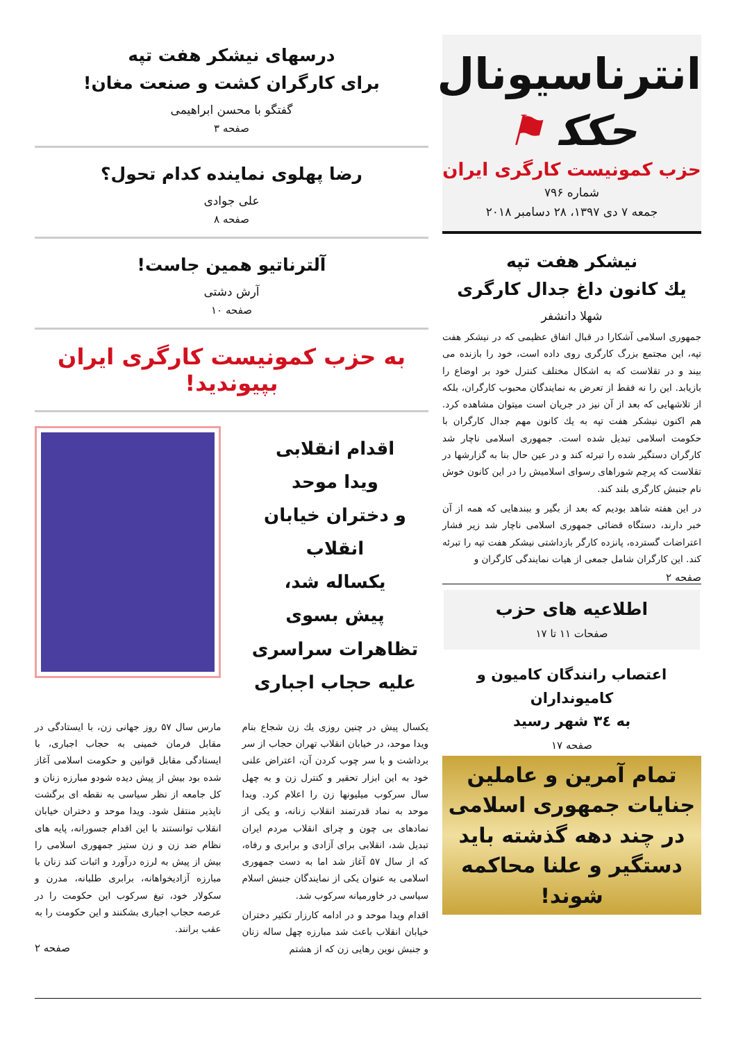انترناسیونال
ﺣﻜﻜ ⚑
حزب کمونیست کارگری ایران
شماره ۷۹۶
جمعه ۷ دی ۱۳۹۷، ۲۸ دسامبر ۲۰۱۸
نیشکر هفت تپه
یك کانون داغ جدال کارگری
شهلا دانشفر
جمهوری اسلامی آشکارا در قبال اتفاق عظیمی که در نیشکر هفت تپه، این مجتمع بزرگ کارگری روی داده است، خود را بازنده می بیند و در تقلاست که به اشکال مختلف کنترل خود بر اوضاع را بازیابد. این را نه فقط از تعرض به نمایندگان محبوب کارگران، بلکه از تلاشهایی که بعد از آن نیز در جریان است میتوان مشاهده کرد. هم اکنون نیشکر هفت تپه به یك کانون مهم جدال کارگران با حکومت اسلامی تبدیل شده است. جمهوری اسلامی ناچار شد کارگران دستگیر شده را تبرئه کند و در عین حال بنا به گزارشها در تقلاست که پرچم شوراهای رسوای اسلامیش را در این کانون خوش نام جنبش کارگری بلند کند.
در این هفته شاهد بودیم که بعد از بگیر و ببندهایی که همه از آن خبر دارند، دستگاه قضائی جمهوری اسلامی ناچار شد زیر فشار اعتراضات گسترده، پانزده کارگر بازداشتی نیشکر هفت تپه را تبرئه کند. این کارگران شامل جمعی از هیات نمایندگی کارگران و
صفحه ۲
اطلاعیه های حزب
صفحات ۱۱ تا ۱۷
اعتصاب رانندگان کامیون و کامیونداران
به ۳٤ شهر رسید
صفحه ۱۷
تمام آمرین و عاملین جنایات جمهوری اسلامی در چند دهه گذشته باید دستگیر و علنا محاکمه شوند!
درسهای نیشکر هفت تپه
برای کارگران کشت و صنعت مغان!
گفتگو با محسن ابراهیمی
صفحه ۳
رضا پهلوی نماینده کدام تحول؟
علی جوادی
صفحه ۸
آلترناتیو همین جاست!
آرش دشتی
صفحه ۱۰
به حزب کمونیست کارگری ایران بپیوندید!
اقدام انقلابی
ویدا موحد
و دختران خیابان انقلاب
یکساله شد،
پیش بسوی
تظاهرات سراسری
علیه حجاب اجباری
یکسال پیش در چنین روزی یك زن شجاع بنام ویدا موحد، در خیابان انقلاب تهران حجاب از سر برداشت و با سر چوب کردن آن، اعتراض علنی خود به این ابزار تحقیر و کنترل زن و به چهل سال سرکوب میلیونها زن را اعلام کرد. ویدا موحد به نماد قدرتمند انقلاب زنانه، و یکی از نمادهای بی چون و چرای انقلاب مردم ایران تبدیل شد، انقلابی برای آزادی و برابری و رفاه، که از سال ۵۷ آغاز شد اما به دست جمهوری اسلامی به عنوان یکی از نمایندگان جنبش اسلام سیاسی در خاورمیانه سرکوب شد.
اقدام ویدا موحد و در ادامه کارزار تکثیر دختران خیابان انقلاب باعث شد مبارزه چهل ساله زنان و جنبش نوین رهایی زن که از هشتم
مارس سال ۵۷ روز جهانی زن، با ایستادگی در مقابل فرمان خمینی به حجاب اجباری، با ایستادگی مقابل قوانین و حکومت اسلامی آغاز شده بود بیش از پیش دیده شودو مبارزه زنان و کل جامعه از نظر سیاسی به نقطه ای برگشت ناپذیر منتقل شود. ویدا موحد و دختران خیابان انقلاب توانستند با این اقدام جسورانه، پایه های نظام ضد زن و زن ستیز جمهوری اسلامی را بیش از پیش به لرزه درآورد و اثبات کند زنان با مبارزه آزادیخواهانه، برابری طلبانه، مدرن و سکولار خود، تیغ سرکوب این حکومت را در عرصه حجاب اجباری بشکنند و این حکومت را به عقب برانند.
صفحه ۲